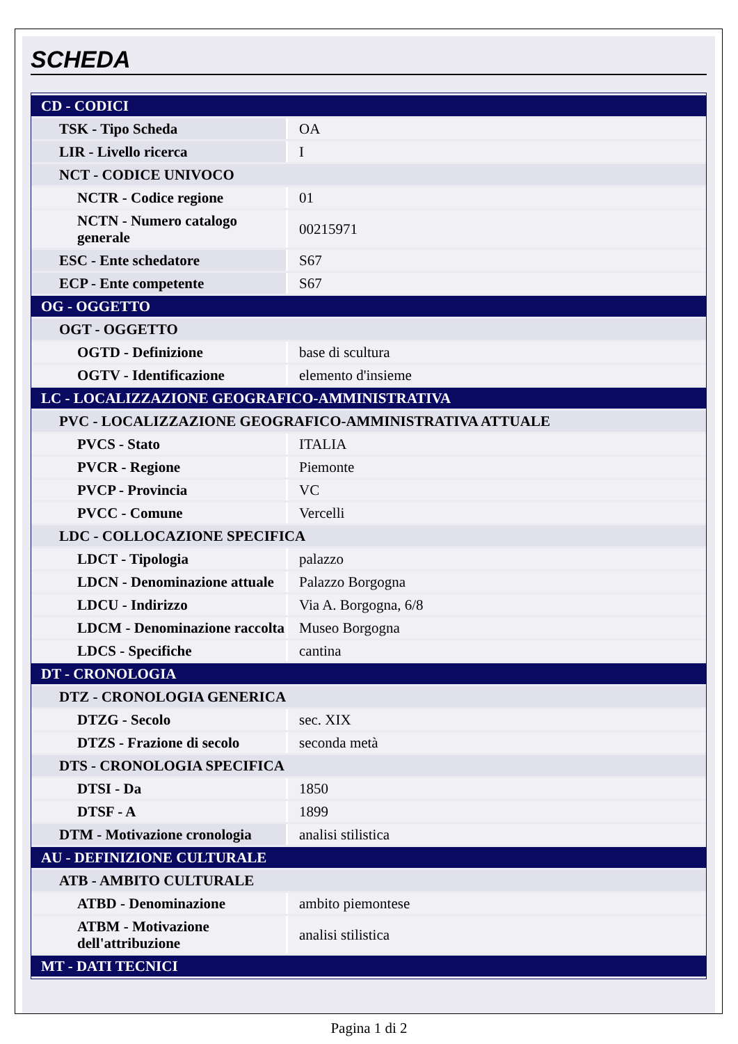SCHEDA
| CD - CODICI | |
| TSK - Tipo Scheda | OA |
| LIR - Livello ricerca | I |
| NCT - CODICE UNIVOCO | |
| NCTR - Codice regione | 01 |
| NCTN - Numero catalogo generale | 00215971 |
| ESC - Ente schedatore | S67 |
| ECP - Ente competente | S67 |
| OG - OGGETTO | |
| OGT - OGGETTO | |
| OGTD - Definizione | base di scultura |
| OGTV - Identificazione | elemento d'insieme |
| LC - LOCALIZZAZIONE GEOGRAFICO-AMMINISTRATIVA | |
| PVC - LOCALIZZAZIONE GEOGRAFICO-AMMINISTRATIVA ATTUALE | |
| PVCS - Stato | ITALIA |
| PVCR - Regione | Piemonte |
| PVCP - Provincia | VC |
| PVCC - Comune | Vercelli |
| LDC - COLLOCAZIONE SPECIFICA | |
| LDCT - Tipologia | palazzo |
| LDCN - Denominazione attuale | Palazzo Borgogna |
| LDCU - Indirizzo | Via A. Borgogna, 6/8 |
| LDCM - Denominazione raccolta | Museo Borgogna |
| LDCS - Specifiche | cantina |
| DT - CRONOLOGIA | |
| DTZ - CRONOLOGIA GENERICA | |
| DTZG - Secolo | sec. XIX |
| DTZS - Frazione di secolo | seconda metà |
| DTS - CRONOLOGIA SPECIFICA | |
| DTSI - Da | 1850 |
| DTSF - A | 1899 |
| DTM - Motivazione cronologia | analisi stilistica |
| AU - DEFINIZIONE CULTURALE | |
| ATB - AMBITO CULTURALE | |
| ATBD - Denominazione | ambito piemontese |
| ATBM - Motivazione dell'attribuzione | analisi stilistica |
| MT - DATI TECNICI | |
Pagina 1 di 2